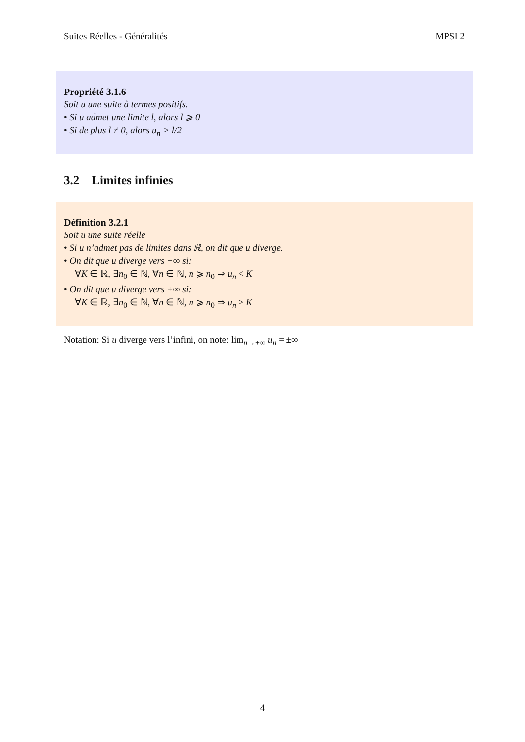Suites Réelles - Généralités MPSI 2
Propriété 3.1.6
Soit u une suite à termes positifs.
• Si u admet une limite l, alors l ⩾ 0
• Si de plus l ≠ 0, alors u<sub>n</sub> > l/2
3.2 Limites infinies
Définition 3.2.1
Soit u une suite réelle
• Si u n’admet pas de limites dans ℝ, on dit que u diverge.
• On dit que u diverge vers −∞ si:
∀K ∈ ℝ, ∃n<sub>0</sub> ∈ ℕ, ∀n ∈ ℕ, n ⩾ n<sub>0</sub> ⇒ u<sub>n</sub> < K
• On dit que u diverge vers +∞ si:
∀K ∈ ℝ, ∃n<sub>0</sub> ∈ ℕ, ∀n ∈ ℕ, n ⩾ n<sub>0</sub> ⇒ u<sub>n</sub> > K
Notation: Si u diverge vers l’infini, on note: lim<sub>n→+∞</sub> u<sub>n</sub> = ±∞
4